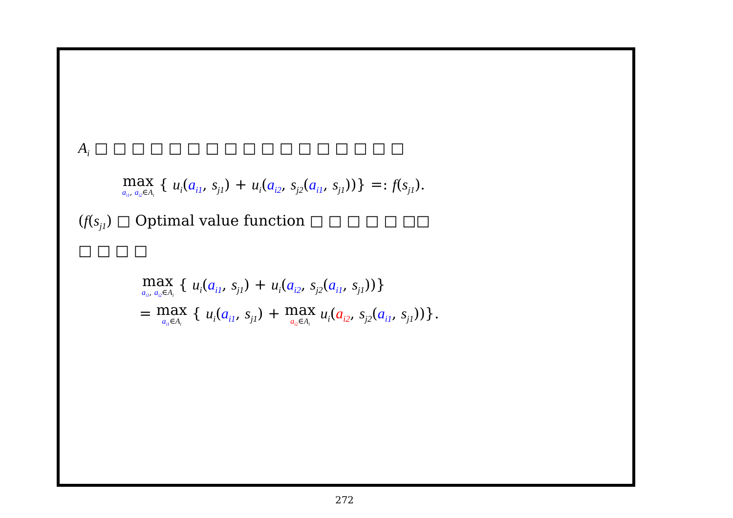A<sub>i</sub> □ □ □ □ □ □ □ □ □ □ □ □ □ □ □ □ □
max a<sub>i1</sub>, a<sub>i2</sub>∈A<sub>i</sub> { u<sub>i</sub>(a<sub>i1</sub>, s<sub>j1</sub>) + u<sub>i</sub>(a<sub>i2</sub>, s<sub>j2</sub>(a<sub>i1</sub>, s<sub>j1</sub>))} =: f(s<sub>j1</sub>).
(f(s<sub>j1</sub>) □ Optimal value function □ □ □ □ □ □□
□ □ □ □
max a<sub>i1</sub>, a<sub>i2</sub>∈A<sub>i</sub> { u<sub>i</sub>(a<sub>i1</sub>, s<sub>j1</sub>) + u<sub>i</sub>(a<sub>i2</sub>, s<sub>j2</sub>(a<sub>i1</sub>, s<sub>j1</sub>))}
= max a<sub>i1</sub>∈A<sub>i</sub> { u<sub>i</sub>(a<sub>i1</sub>, s<sub>j1</sub>) + max a<sub>i2</sub>∈A<sub>i</sub> u<sub>i</sub>(a<sub>i2</sub>, s<sub>j2</sub>(a<sub>i1</sub>, s<sub>j1</sub>))}.
272